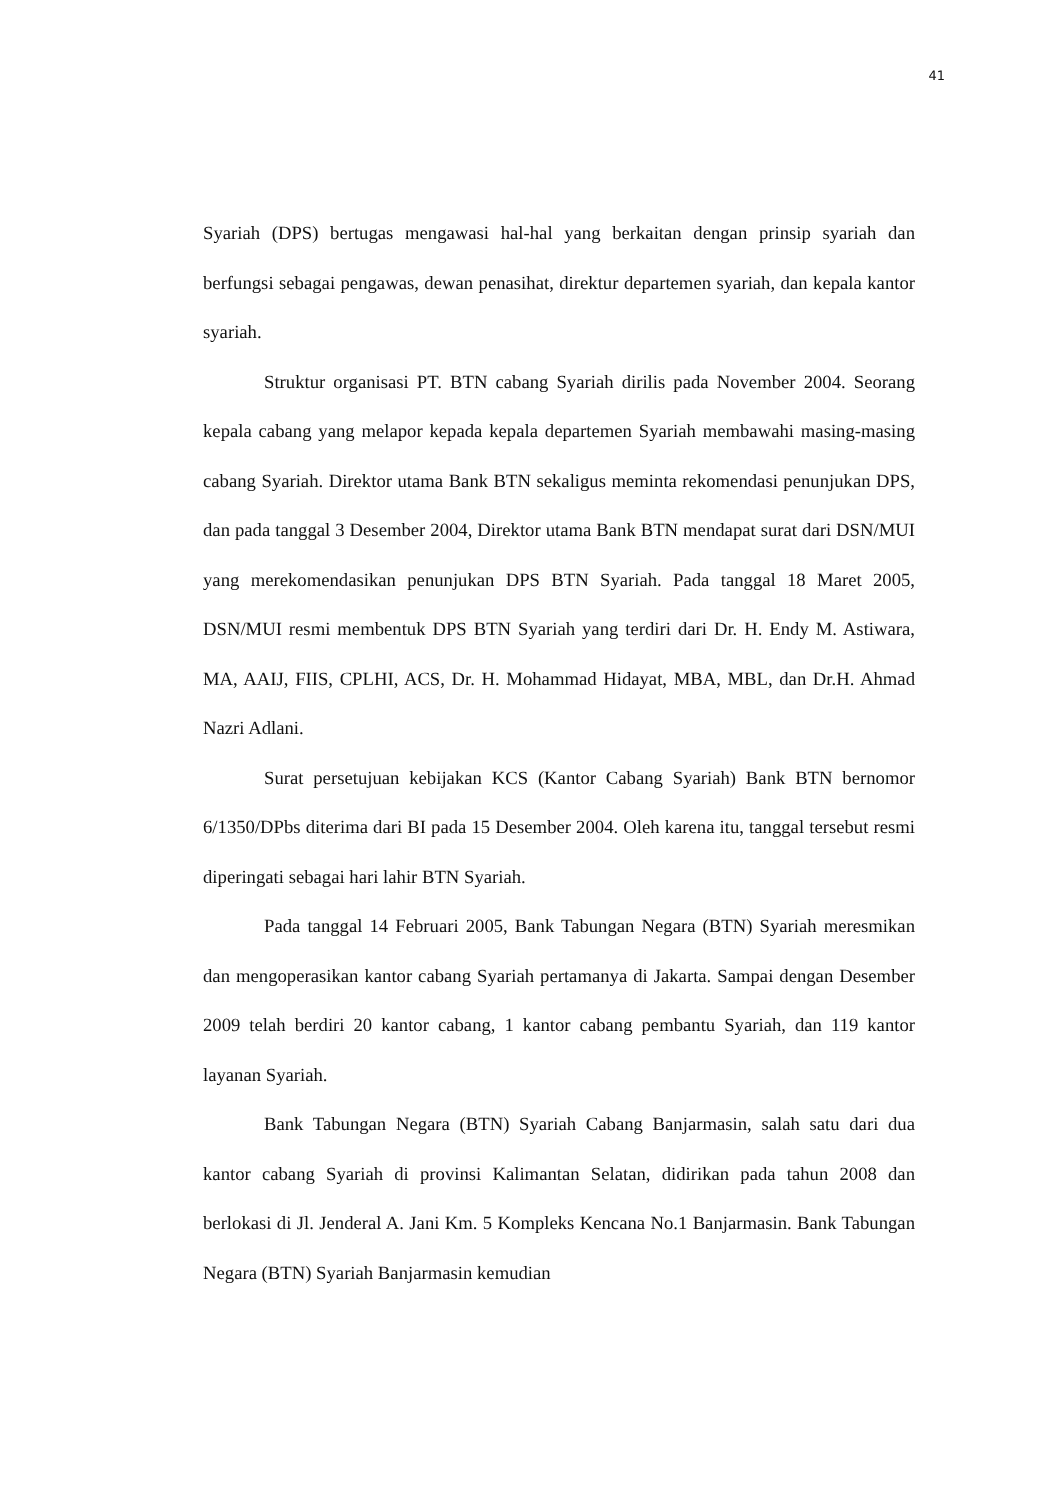41
Syariah (DPS) bertugas mengawasi hal-hal yang berkaitan dengan prinsip syariah dan berfungsi sebagai pengawas, dewan penasihat, direktur departemen syariah, dan kepala kantor syariah.
Struktur organisasi PT. BTN cabang Syariah dirilis pada November 2004. Seorang kepala cabang yang melapor kepada kepala departemen Syariah membawahi masing-masing cabang Syariah. Direktor utama Bank BTN sekaligus meminta rekomendasi penunjukan DPS, dan pada tanggal 3 Desember 2004, Direktor utama Bank BTN mendapat surat dari DSN/MUI yang merekomendasikan penunjukan DPS BTN Syariah. Pada tanggal 18 Maret 2005, DSN/MUI resmi membentuk DPS BTN Syariah yang terdiri dari Dr. H. Endy M. Astiwara, MA, AAIJ, FIIS, CPLHI, ACS, Dr. H. Mohammad Hidayat, MBA, MBL, dan Dr.H. Ahmad Nazri Adlani.
Surat persetujuan kebijakan KCS (Kantor Cabang Syariah) Bank BTN bernomor 6/1350/DPbs diterima dari BI pada 15 Desember 2004. Oleh karena itu, tanggal tersebut resmi diperingati sebagai hari lahir BTN Syariah.
Pada tanggal 14 Februari 2005, Bank Tabungan Negara (BTN) Syariah meresmikan dan mengoperasikan kantor cabang Syariah pertamanya di Jakarta. Sampai dengan Desember 2009 telah berdiri 20 kantor cabang, 1 kantor cabang pembantu Syariah, dan 119 kantor layanan Syariah.
Bank Tabungan Negara (BTN) Syariah Cabang Banjarmasin, salah satu dari dua kantor cabang Syariah di provinsi Kalimantan Selatan, didirikan pada tahun 2008 dan berlokasi di Jl. Jenderal A. Jani Km. 5 Kompleks Kencana No.1 Banjarmasin. Bank Tabungan Negara (BTN) Syariah Banjarmasin kemudian